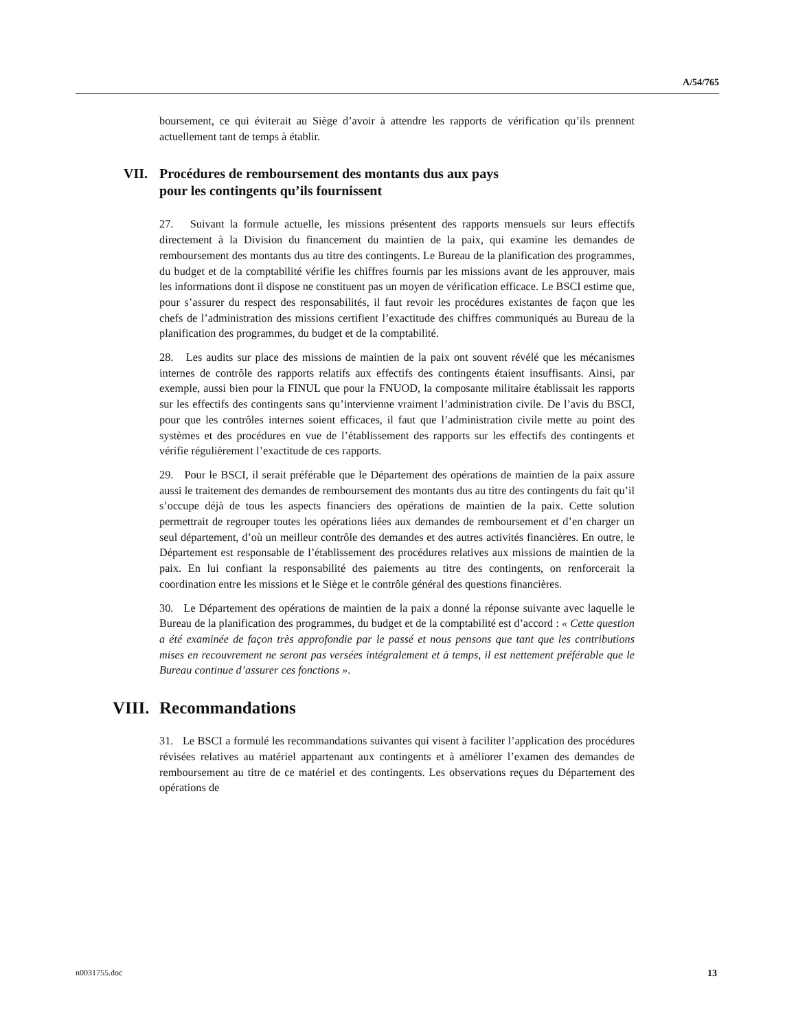A/54/765
boursement, ce qui éviterait au Siège d’avoir à attendre les rapports de vérification qu’ils prennent actuellement tant de temps à établir.
VII. Procédures de remboursement des montants dus aux pays
pour les contingents qu’ils fournissent
27. Suivant la formule actuelle, les missions présentent des rapports mensuels sur leurs effectifs directement à la Division du financement du maintien de la paix, qui examine les demandes de remboursement des montants dus au titre des contingents. Le Bureau de la planification des programmes, du budget et de la comptabilité vérifie les chiffres fournis par les missions avant de les approuver, mais les informations dont il dispose ne constituent pas un moyen de vérification efficace. Le BSCI estime que, pour s’assurer du respect des responsabilités, il faut revoir les procédures existantes de façon que les chefs de l’administration des missions certifient l’exactitude des chiffres communiqués au Bureau de la planification des programmes, du budget et de la comptabilité.
28. Les audits sur place des missions de maintien de la paix ont souvent révélé que les mécanismes internes de contrôle des rapports relatifs aux effectifs des contingents étaient insuffisants. Ainsi, par exemple, aussi bien pour la FINUL que pour la FNUOD, la composante militaire établissait les rapports sur les effectifs des contingents sans qu’intervienne vraiment l’administration civile. De l’avis du BSCI, pour que les contrôles internes soient efficaces, il faut que l’administration civile mette au point des systèmes et des procédures en vue de l’établissement des rapports sur les effectifs des contingents et vérifie régulièrement l’exactitude de ces rapports.
29. Pour le BSCI, il serait préférable que le Département des opérations de maintien de la paix assure aussi le traitement des demandes de remboursement des montants dus au titre des contingents du fait qu’il s’occupe déjà de tous les aspects financiers des opérations de maintien de la paix. Cette solution permettrait de regrouper toutes les opérations liées aux demandes de remboursement et d’en charger un seul département, d’où un meilleur contrôle des demandes et des autres activités financières. En outre, le Département est responsable de l’établissement des procédures relatives aux missions de maintien de la paix. En lui confiant la responsabilité des paiements au titre des contingents, on renforcerait la coordination entre les missions et le Siège et le contrôle général des questions financières.
30. Le Département des opérations de maintien de la paix a donné la réponse suivante avec laquelle le Bureau de la planification des programmes, du budget et de la comptabilité est d’accord : « Cette question a été examinée de façon très approfondie par le passé et nous pensons que tant que les contributions mises en recouvrement ne seront pas versées intégralement et à temps, il est nettement préférable que le Bureau continue d’assurer ces fonctions ».
VIII. Recommandations
31. Le BSCI a formulé les recommandations suivantes qui visent à faciliter l’application des procédures révisées relatives au matériel appartenant aux contingents et à améliorer l’examen des demandes de remboursement au titre de ce matériel et des contingents. Les observations reçues du Département des opérations de
n0031755.doc 13